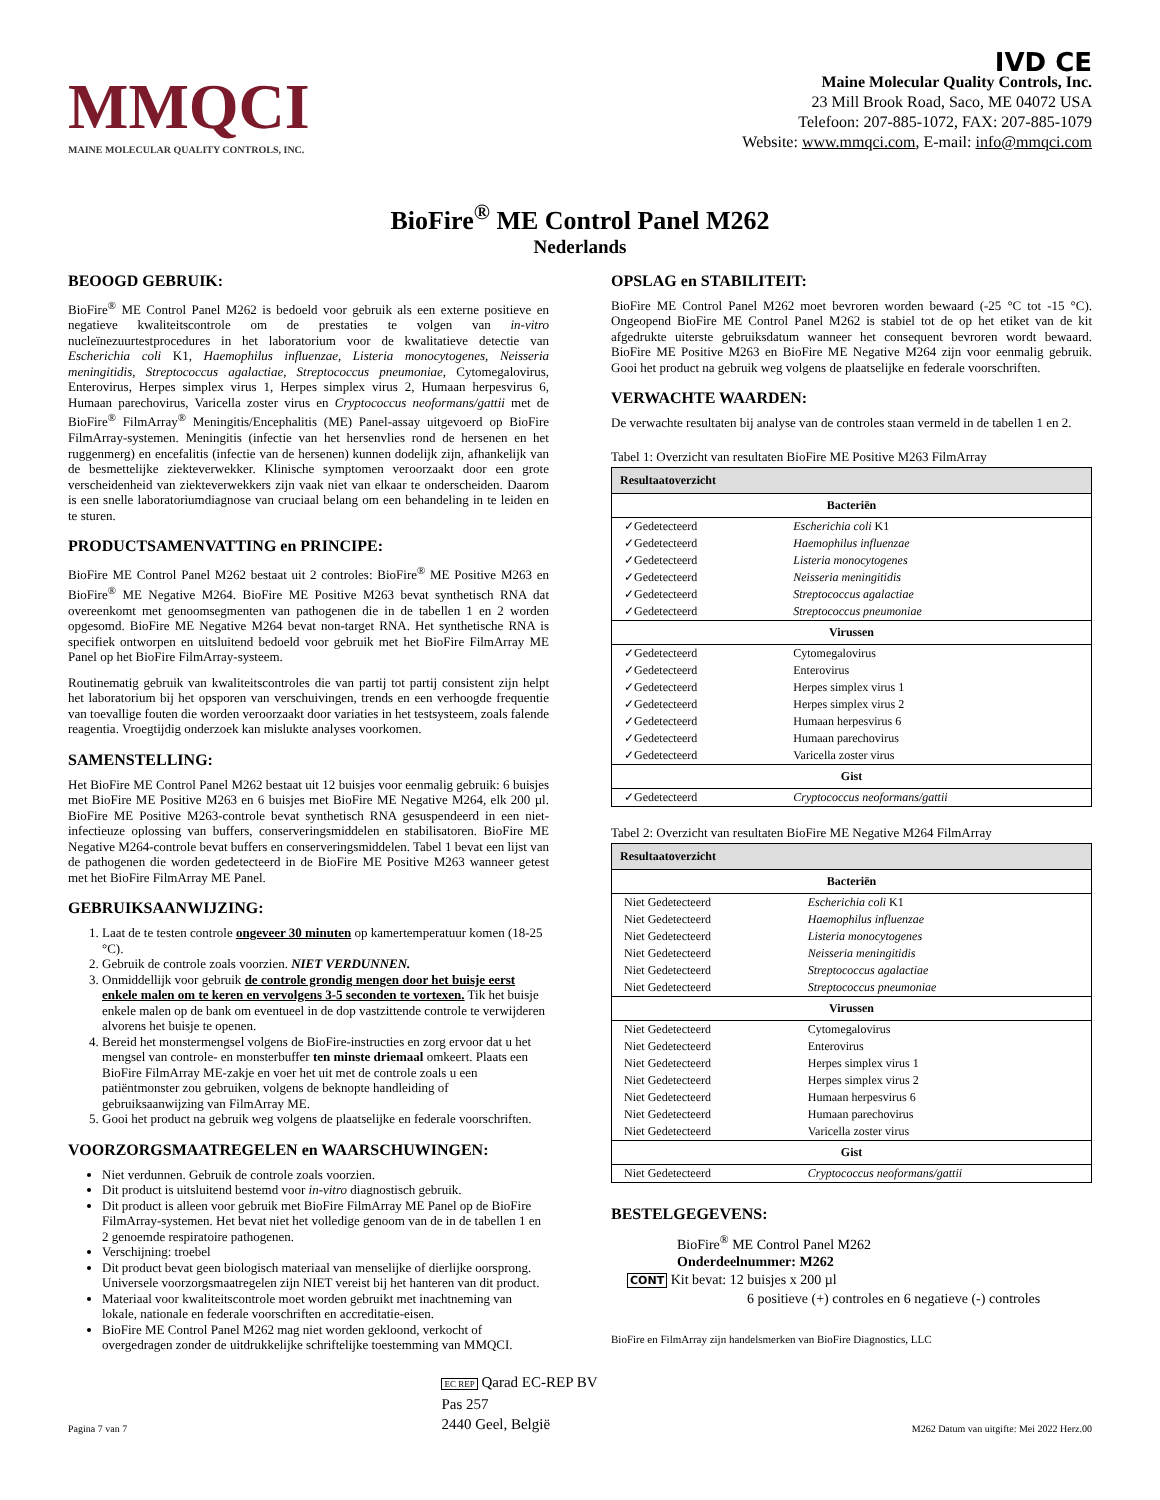MMQCI
MAINE MOLECULAR QUALITY CONTROLS, INC.
IVD CE
Maine Molecular Quality Controls, Inc.
23 Mill Brook Road, Saco, ME 04072 USA
Telefoon: 207-885-1072, FAX: 207-885-1079
Website: www.mmqci.com, E-mail: info@mmqci.com
BioFire<sup>®</sup> ME Control Panel M262
Nederlands
BEOOGD GEBRUIK:
BioFire<sup>®</sup> ME Control Panel M262 is bedoeld voor gebruik als een externe positieve en negatieve kwaliteitscontrole om de prestaties te volgen van in-vitro nucleïnezuurtestprocedures in het laboratorium voor de kwalitatieve detectie van Escherichia coli K1, Haemophilus influenzae, Listeria monocytogenes, Neisseria meningitidis, Streptococcus agalactiae, Streptococcus pneumoniae, Cytomegalovirus, Enterovirus, Herpes simplex virus 1, Herpes simplex virus 2, Humaan herpesvirus 6, Humaan parechovirus, Varicella zoster virus en Cryptococcus neoformans/gattii met de BioFire<sup>®</sup> FilmArray<sup>®</sup> Meningitis/Encephalitis (ME) Panel-assay uitgevoerd op BioFire FilmArray-systemen. Meningitis (infectie van het hersenvlies rond de hersenen en het ruggenmerg) en encefalitis (infectie van de hersenen) kunnen dodelijk zijn, afhankelijk van de besmettelijke ziekteverwekker. Klinische symptomen veroorzaakt door een grote verscheidenheid van ziekteverwekkers zijn vaak niet van elkaar te onderscheiden. Daarom is een snelle laboratoriumdiagnose van cruciaal belang om een behandeling in te leiden en te sturen.
PRODUCTSAMENVATTING en PRINCIPE:
BioFire ME Control Panel M262 bestaat uit 2 controles: BioFire<sup>®</sup> ME Positive M263 en BioFire<sup>®</sup> ME Negative M264. BioFire ME Positive M263 bevat synthetisch RNA dat overeenkomt met genoomsegmenten van pathogenen die in de tabellen 1 en 2 worden opgesomd. BioFire ME Negative M264 bevat non-target RNA. Het synthetische RNA is specifiek ontworpen en uitsluitend bedoeld voor gebruik met het BioFire FilmArray ME Panel op het BioFire FilmArray-systeem.
Routinematig gebruik van kwaliteitscontroles die van partij tot partij consistent zijn helpt het laboratorium bij het opsporen van verschuivingen, trends en een verhoogde frequentie van toevallige fouten die worden veroorzaakt door variaties in het testsysteem, zoals falende reagentia. Vroegtijdig onderzoek kan mislukte analyses voorkomen.
SAMENSTELLING:
Het BioFire ME Control Panel M262 bestaat uit 12 buisjes voor eenmalig gebruik: 6 buisjes met BioFire ME Positive M263 en 6 buisjes met BioFire ME Negative M264, elk 200 µl. BioFire ME Positive M263-controle bevat synthetisch RNA gesuspendeerd in een niet-infectieuze oplossing van buffers, conserveringsmiddelen en stabilisatoren. BioFire ME Negative M264-controle bevat buffers en conserveringsmiddelen. Tabel 1 bevat een lijst van de pathogenen die worden gedetecteerd in de BioFire ME Positive M263 wanneer getest met het BioFire FilmArray ME Panel.
GEBRUIKSAANWIJZING:
1. Laat de te testen controle ongeveer 30 minuten op kamertemperatuur komen (18-25 °C).
2. Gebruik de controle zoals voorzien. NIET VERDUNNEN.
3. Onmiddellijk voor gebruik de controle grondig mengen door het buisje eerst enkele malen om te keren en vervolgens 3-5 seconden te vortexen. Tik het buisje enkele malen op de bank om eventueel in de dop vastzittende controle te verwijderen alvorens het buisje te openen.
4. Bereid het monstermengsel volgens de BioFire-instructies en zorg ervoor dat u het mengsel van controle- en monsterbuffer ten minste driemaal omkeert. Plaats een BioFire FilmArray ME-zakje en voer het uit met de controle zoals u een patiëntmonster zou gebruiken, volgens de beknopte handleiding of gebruiksaanwijzing van FilmArray ME.
5. Gooi het product na gebruik weg volgens de plaatselijke en federale voorschriften.
VOORZORGSMAATREGELEN en WAARSCHUWINGEN:
Niet verdunnen. Gebruik de controle zoals voorzien.
Dit product is uitsluitend bestemd voor in-vitro diagnostisch gebruik.
Dit product is alleen voor gebruik met BioFire FilmArray ME Panel op de BioFire FilmArray-systemen. Het bevat niet het volledige genoom van de in de tabellen 1 en 2 genoemde respiratoire pathogenen.
Verschijning: troebel
Dit product bevat geen biologisch materiaal van menselijke of dierlijke oorsprong. Universele voorzorgsmaatregelen zijn NIET vereist bij het hanteren van dit product.
Materiaal voor kwaliteitscontrole moet worden gebruikt met inachtneming van lokale, nationale en federale voorschriften en accreditatie-eisen.
BioFire ME Control Panel M262 mag niet worden gekloond, verkocht of overgedragen zonder de uitdrukkelijke schriftelijke toestemming van MMQCI.
OPSLAG en STABILITEIT:
BioFire ME Control Panel M262 moet bevroren worden bewaard (-25 °C tot -15 °C). Ongeopend BioFire ME Control Panel M262 is stabiel tot de op het etiket van de kit afgedrukte uiterste gebruiksdatum wanneer het consequent bevroren wordt bewaard. BioFire ME Positive M263 en BioFire ME Negative M264 zijn voor eenmalig gebruik. Gooi het product na gebruik weg volgens de plaatselijke en federale voorschriften.
VERWACHTE WAARDEN:
De verwachte resultaten bij analyse van de controles staan vermeld in de tabellen 1 en 2.
Tabel 1: Overzicht van resultaten BioFire ME Positive M263 FilmArray
| Resultaatoverzicht | |
| --- | --- |
| Bacteriën | |
| ✓Gedetecteerd | Escherichia coli K1 |
| ✓Gedetecteerd | Haemophilus influenzae |
| ✓Gedetecteerd | Listeria monocytogenes |
| ✓Gedetecteerd | Neisseria meningitidis |
| ✓Gedetecteerd | Streptococcus agalactiae |
| ✓Gedetecteerd | Streptococcus pneumoniae |
| Virussen | |
| ✓Gedetecteerd | Cytomegalovirus |
| ✓Gedetecteerd | Enterovirus |
| ✓Gedetecteerd | Herpes simplex virus 1 |
| ✓Gedetecteerd | Herpes simplex virus 2 |
| ✓Gedetecteerd | Humaan herpesvirus 6 |
| ✓Gedetecteerd | Humaan parechovirus |
| ✓Gedetecteerd | Varicella zoster virus |
| Gist | |
| ✓Gedetecteerd | Cryptococcus neoformans/gattii |
Tabel 2: Overzicht van resultaten BioFire ME Negative M264 FilmArray
| Resultaatoverzicht | |
| --- | --- |
| Bacteriën | |
| Niet Gedetecteerd | Escherichia coli K1 |
| Niet Gedetecteerd | Haemophilus influenzae |
| Niet Gedetecteerd | Listeria monocytogenes |
| Niet Gedetecteerd | Neisseria meningitidis |
| Niet Gedetecteerd | Streptococcus agalactiae |
| Niet Gedetecteerd | Streptococcus pneumoniae |
| Virussen | |
| Niet Gedetecteerd | Cytomegalovirus |
| Niet Gedetecteerd | Enterovirus |
| Niet Gedetecteerd | Herpes simplex virus 1 |
| Niet Gedetecteerd | Herpes simplex virus 2 |
| Niet Gedetecteerd | Humaan herpesvirus 6 |
| Niet Gedetecteerd | Humaan parechovirus |
| Niet Gedetecteerd | Varicella zoster virus |
| Gist | |
| Niet Gedetecteerd | Cryptococcus neoformans/gattii |
BESTELGEGEVENS:
BioFire<sup>®</sup> ME Control Panel M262
Onderdeelnummer: M262
CONT Kit bevat: 12 buisjes x 200 µl
6 positieve (+) controles en 6 negatieve (-) controles
BioFire en FilmArray zijn handelsmerken van BioFire Diagnostics, LLC
Pagina 7 van 7
EC REP Qarad EC-REP BV
Pas 257
2440 Geel, België
M262 Datum van uitgifte: Mei 2022 Herz.00